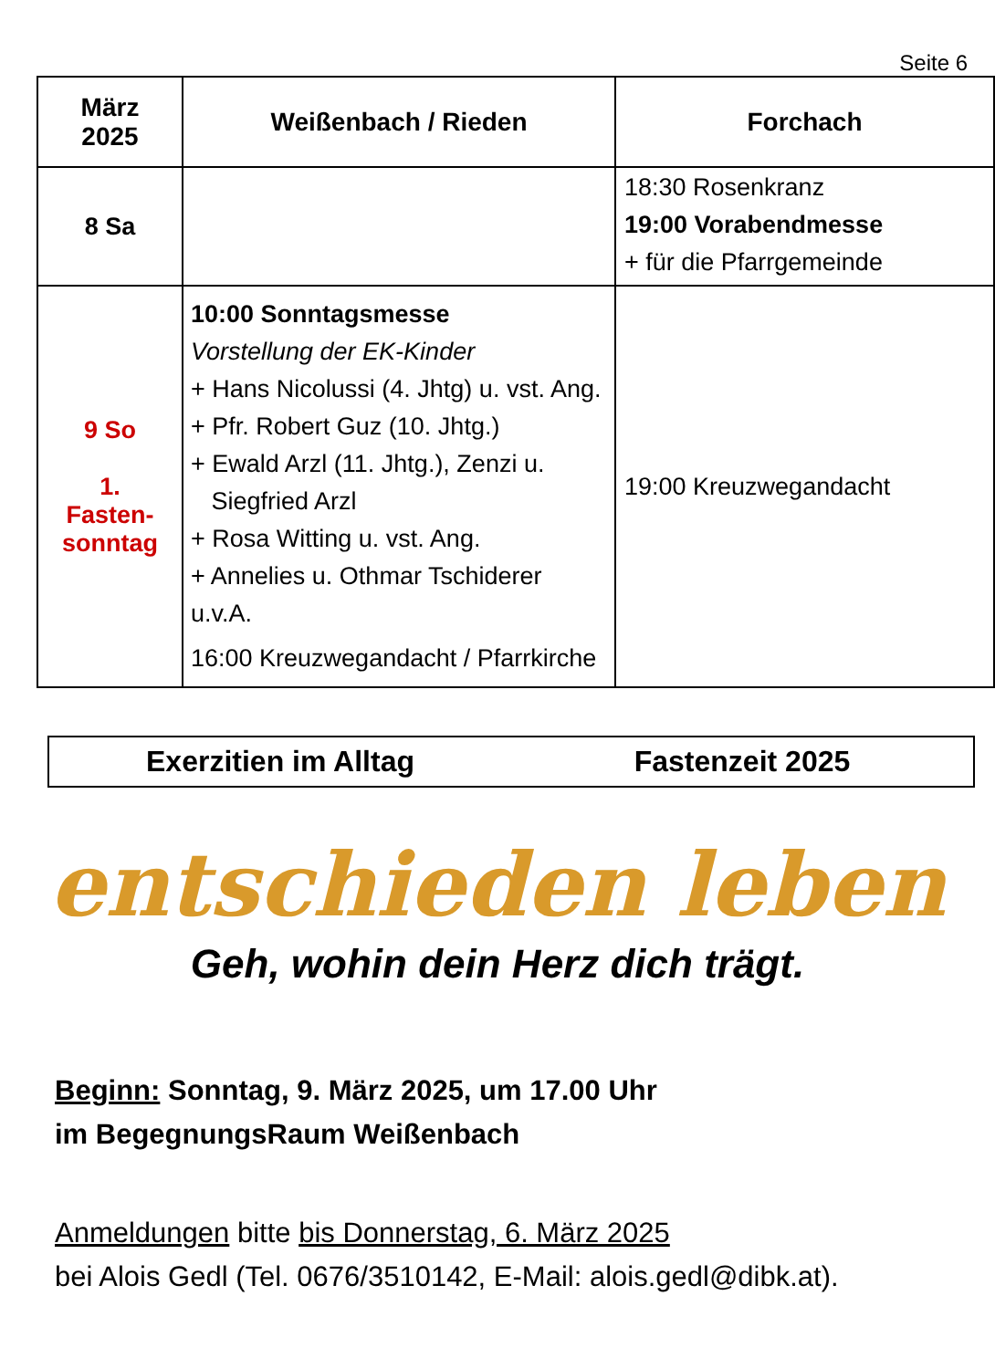Seite 6
| März 2025 | Weißenbach / Rieden | Forchach |
| --- | --- | --- |
| 8 Sa | | 18:30 Rosenkranz 19:00 Vorabendmesse + für die Pfarrgemeinde |
| 9 So 1. Fasten- sonntag | 10:00 Sonntagsmesse Vorstellung der EK-Kinder + Hans Nicolussi (4. Jhtg) u. vst. Ang. + Pfr. Robert Guz (10. Jhtg.) + Ewald Arzl (11. Jhtg.), Zenzi u. Siegfried Arzl + Rosa Witting u. vst. Ang. + Annelies u. Othmar Tschiderer u.v.A. 16:00 Kreuzwegandacht / Pfarrkirche | 19:00 Kreuzwegandacht |
Exerzitien im Alltag Fastenzeit 2025
entschieden leben
Geh, wohin dein Herz dich trägt.
Beginn: Sonntag, 9. März 2025, um 17.00 Uhr
im BegegnungsRaum Weißenbach
Anmeldungen bitte bis Donnerstag, 6. März 2025
bei Alois Gedl (Tel. 0676/3510142, E-Mail: alois.gedl@dibk.at).